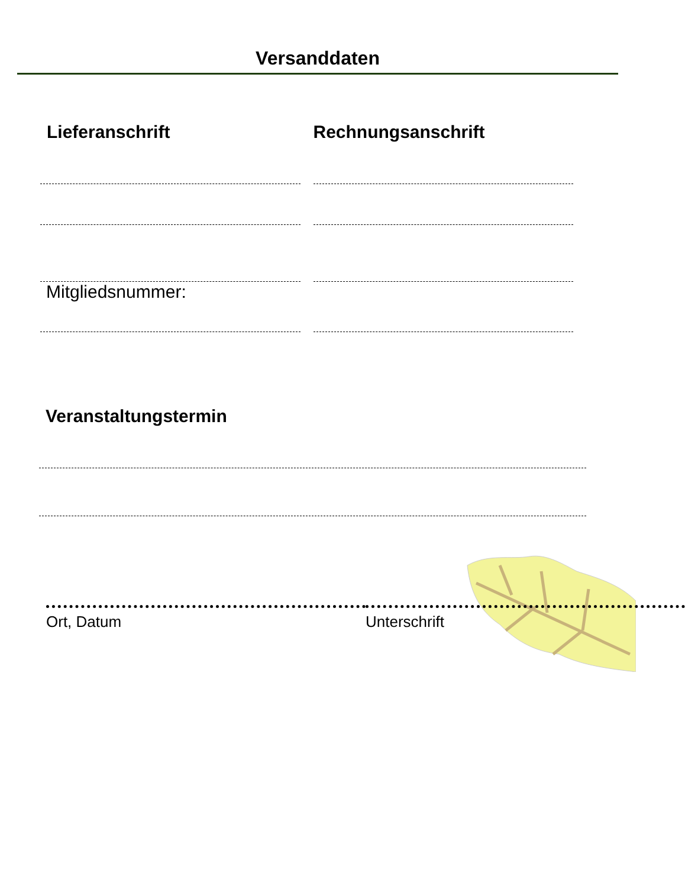Versanddaten
Lieferanschrift Rechnungsanschrift
Mitgliedsnummer:
Veranstaltungstermin
Ort, Datum Unterschrift